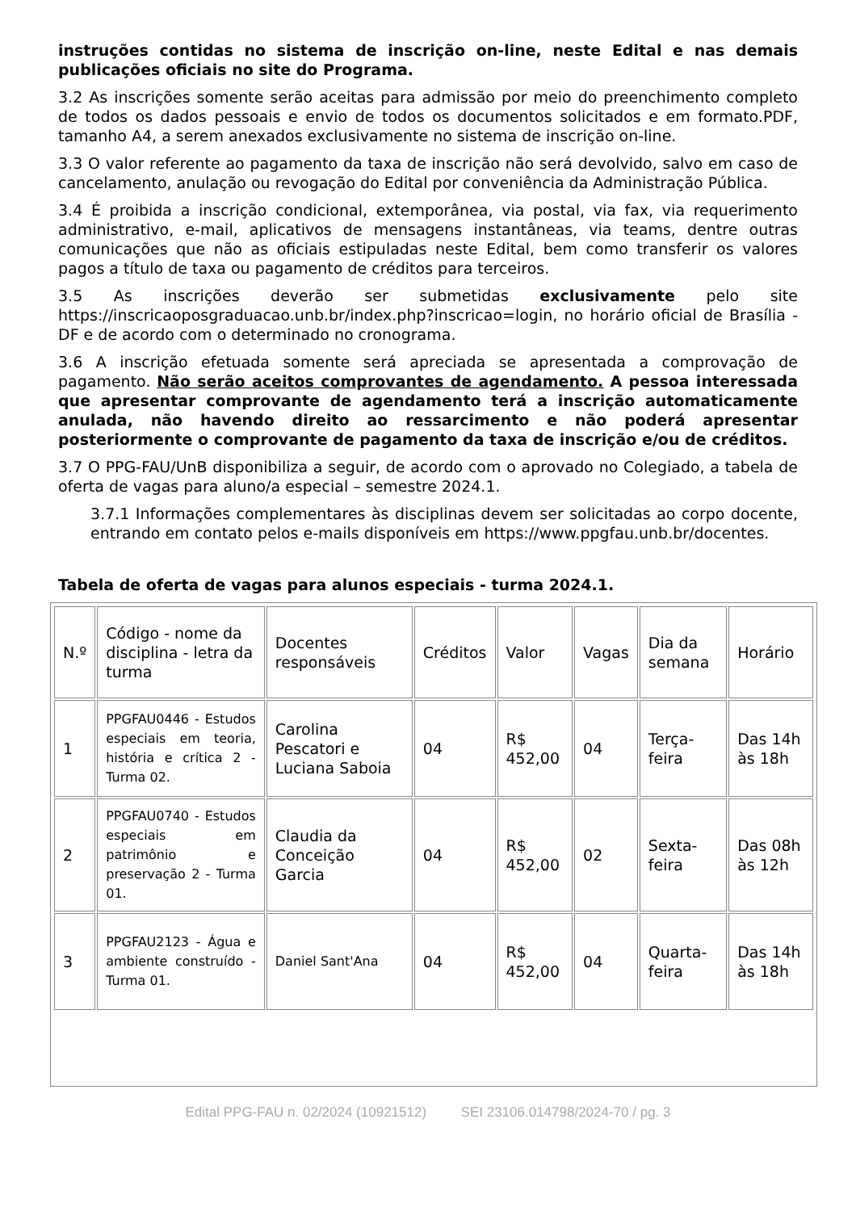instruções contidas no sistema de inscrição on-line, neste Edital e nas demais publicações oficiais no site do Programa.
3.2 As inscrições somente serão aceitas para admissão por meio do preenchimento completo de todos os dados pessoais e envio de todos os documentos solicitados e em formato.PDF, tamanho A4, a serem anexados exclusivamente no sistema de inscrição on-line.
3.3 O valor referente ao pagamento da taxa de inscrição não será devolvido, salvo em caso de cancelamento, anulação ou revogação do Edital por conveniência da Administração Pública.
3.4 É proibida a inscrição condicional, extemporânea, via postal, via fax, via requerimento administrativo, e-mail, aplicativos de mensagens instantâneas, via teams, dentre outras comunicações que não as oficiais estipuladas neste Edital, bem como transferir os valores pagos a título de taxa ou pagamento de créditos para terceiros.
3.5 As inscrições deverão ser submetidas exclusivamente pelo site https://inscricaoposgraduacao.unb.br/index.php?inscricao=login, no horário oficial de Brasília - DF e de acordo com o determinado no cronograma.
3.6 A inscrição efetuada somente será apreciada se apresentada a comprovação de pagamento. Não serão aceitos comprovantes de agendamento. A pessoa interessada que apresentar comprovante de agendamento terá a inscrição automaticamente anulada, não havendo direito ao ressarcimento e não poderá apresentar posteriormente o comprovante de pagamento da taxa de inscrição e/ou de créditos.
3.7 O PPG-FAU/UnB disponibiliza a seguir, de acordo com o aprovado no Colegiado, a tabela de oferta de vagas para aluno/a especial – semestre 2024.1.
3.7.1 Informações complementares às disciplinas devem ser solicitadas ao corpo docente, entrando em contato pelos e-mails disponíveis em https://www.ppgfau.unb.br/docentes.
Tabela de oferta de vagas para alunos especiais - turma 2024.1.
| N.º | Código - nome da disciplina - letra da turma | Docentes responsáveis | Créditos | Valor | Vagas | Dia da semana | Horário |
| 1 | PPGFAU0446 - Estudos especiais em teoria, história e crítica 2 - Turma 02. | Carolina Pescatori e Luciana Saboia | 04 | R$ 452,00 | 04 | Terça-feira | Das 14h às 18h |
| 2 | PPGFAU0740 - Estudos especiais em patrimônio e preservação 2 - Turma 01. | Claudia da Conceição Garcia | 04 | R$ 452,00 | 02 | Sexta-feira | Das 08h às 12h |
| 3 | PPGFAU2123 - Água e ambiente construído - Turma 01. | Daniel Sant'Ana | 04 | R$ 452,00 | 04 | Quarta-feira | Das 14h às 18h |
Edital PPG-FAU n. 02/2024 (10921512) SEI 23106.014798/2024-70 / pg. 3